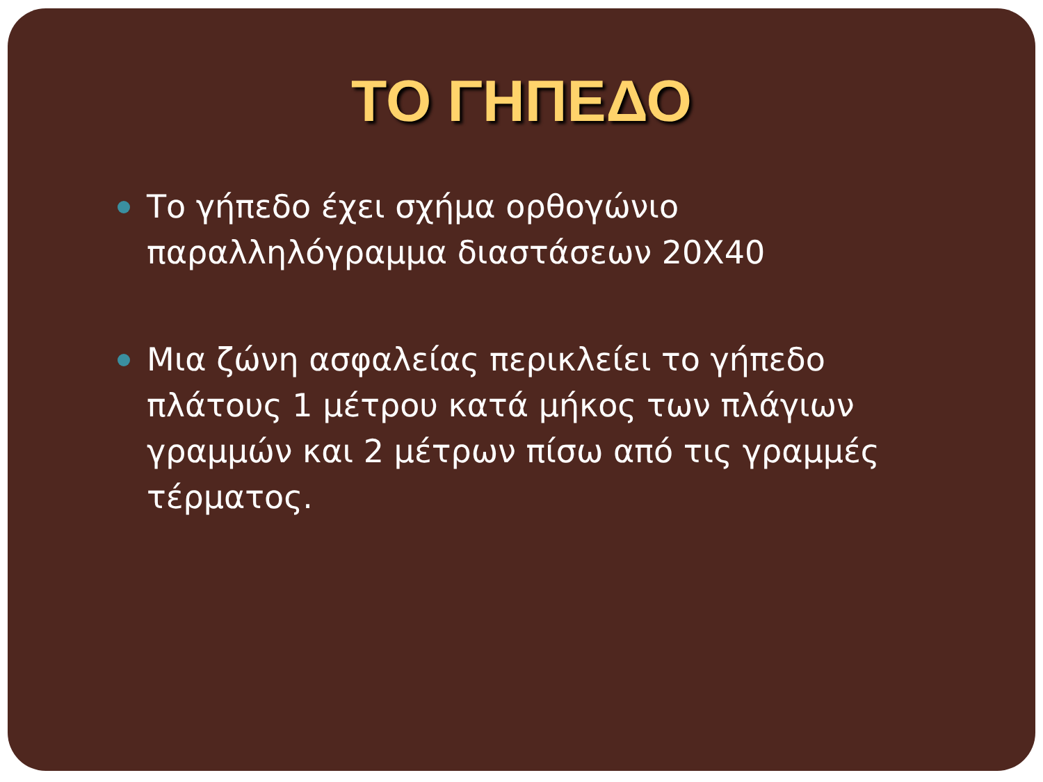ΤΟ ΓΗΠΕΔΟ
Το γήπεδο έχει σχήμα ορθογώνιο παραλληλόγραμμα διαστάσεων 20Χ40
Μια ζώνη ασφαλείας περικλείει το γήπεδο πλάτους 1 μέτρου κατά μήκος των πλάγιων γραμμών και 2 μέτρων πίσω από τις γραμμές τέρματος.